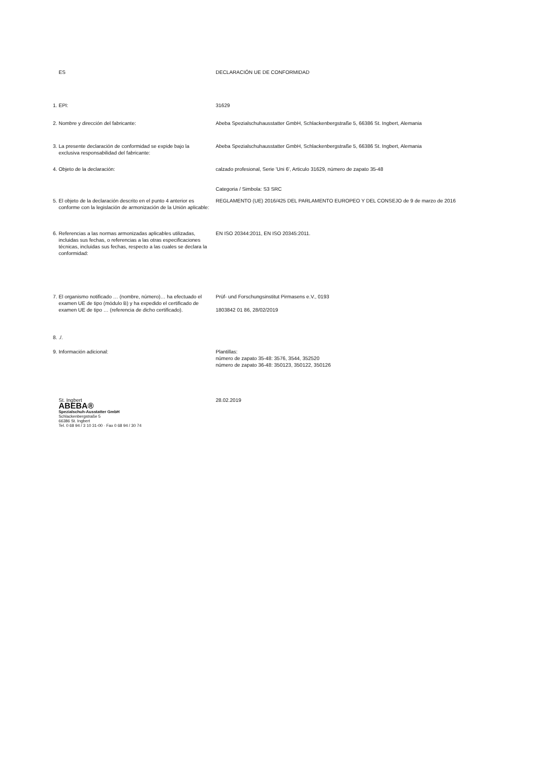| | ES | DECLARACIÓN UE DE CONFORMIDAD |
| 1. | EPI: | 31629 |
| 2. | Nombre y dirección del fabricante: | Abeba Spezialschuhausstatter GmbH, Schlackenbergstraße 5, 66386 St. Ingbert, Alemania |
| 3. | La presente declaración de conformidad se expide bajo la exclusiva responsabilidad del fabricante: | Abeba Spezialschuhausstatter GmbH, Schlackenbergstraße 5, 66386 St. Ingbert, Alemania |
| 4. | Objeto de la declaración: | calzado profesional, Serie 'Uni 6', Articulo 31629, número de zapato 35-48 Categoria / Simbola: S3 SRC |
| 5. | El objeto de la declaración descrito en el punto 4 anterior es conforme con la legislación de armonización de la Unión aplicable: | REGLAMENTO (UE) 2016/425 DEL PARLAMENTO EUROPEO Y DEL CONSEJO de 9 de marzo de 2016 |
| 6. | Referencias a las normas armonizadas aplicables utilizadas, incluidas sus fechas, o referencias a las otras especificaciones técnicas, incluidas sus fechas, respecto a las cuales se declara la conformidad: | EN ISO 20344:2011, EN ISO 20345:2011. |
| 7. | El organismo notificado … (nombre, número)… ha efectuado el examen UE de tipo (módulo B) y ha expedido el certificado de examen UE de tipo … (referencia de dicho certificado). | Prüf- und Forschungsinstitut Pirmasens e.V., 0193 1803842 01 86, 28/02/2019 |
| 8. | ./. | |
| 9. | Información adicional: | Plantillas: número de zapato 35-48: 3576, 3544, 352520 número de zapato 36-48: 350123, 350122, 350126 |
| | St. Ingbert ABEBA® Spezialschuh-Ausstatter GmbH Schlackenbergstraße 5 66386 St. Ingbert Tel. 0 68 94 / 3 10 31-00 · Fax 0 68 94 / 30 74 | 28.02.2019 |